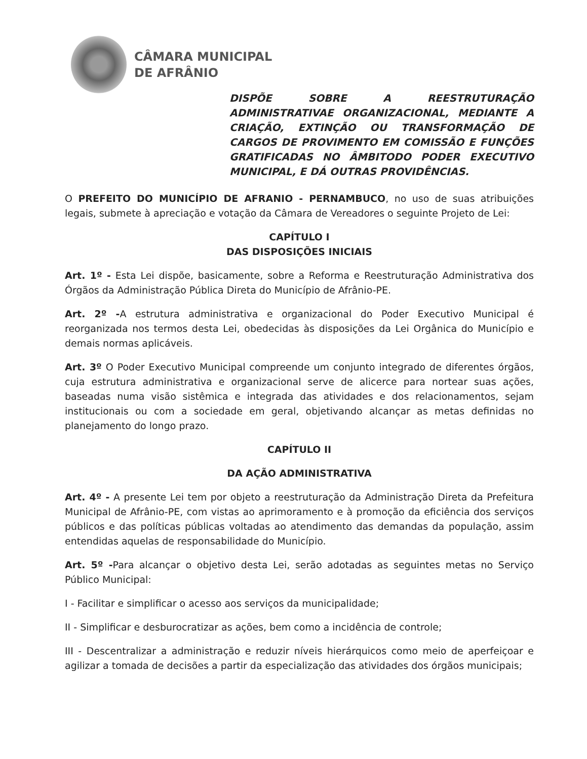CÂMARA MUNICIPAL
DE AFRÂNIO
DISPÕE SOBRE A REESTRUTURAÇÃO ADMINISTRATIVAE ORGANIZACIONAL, MEDIANTE A CRIAÇÃO, EXTINÇÃO OU TRANSFORMAÇÃO DE CARGOS DE PROVIMENTO EM COMISSÃO E FUNÇÕES GRATIFICADAS NO ÂMBITODO PODER EXECUTIVO MUNICIPAL, E DÁ OUTRAS PROVIDÊNCIAS.
O PREFEITO DO MUNICÍPIO DE AFRANIO - PERNAMBUCO, no uso de suas atribuições legais, submete à apreciação e votação da Câmara de Vereadores o seguinte Projeto de Lei:
CAPÍTULO I
DAS DISPOSIÇÕES INICIAIS
Art. 1º - Esta Lei dispõe, basicamente, sobre a Reforma e Reestruturação Administrativa dos Órgãos da Administração Pública Direta do Município de Afrânio-PE.
Art. 2º -A estrutura administrativa e organizacional do Poder Executivo Municipal é reorganizada nos termos desta Lei, obedecidas às disposições da Lei Orgânica do Município e demais normas aplicáveis.
Art. 3º O Poder Executivo Municipal compreende um conjunto integrado de diferentes órgãos, cuja estrutura administrativa e organizacional serve de alicerce para nortear suas ações, baseadas numa visão sistêmica e integrada das atividades e dos relacionamentos, sejam institucionais ou com a sociedade em geral, objetivando alcançar as metas definidas no planejamento do longo prazo.
CAPÍTULO II
DA AÇÃO ADMINISTRATIVA
Art. 4º - A presente Lei tem por objeto a reestruturação da Administração Direta da Prefeitura Municipal de Afrânio-PE, com vistas ao aprimoramento e à promoção da eficiência dos serviços públicos e das políticas públicas voltadas ao atendimento das demandas da população, assim entendidas aquelas de responsabilidade do Município.
Art. 5º -Para alcançar o objetivo desta Lei, serão adotadas as seguintes metas no Serviço Público Municipal:
I - Facilitar e simplificar o acesso aos serviços da municipalidade;
II - Simplificar e desburocratizar as ações, bem como a incidência de controle;
III - Descentralizar a administração e reduzir níveis hierárquicos como meio de aperfeiçoar e agilizar a tomada de decisões a partir da especialização das atividades dos órgãos municipais;